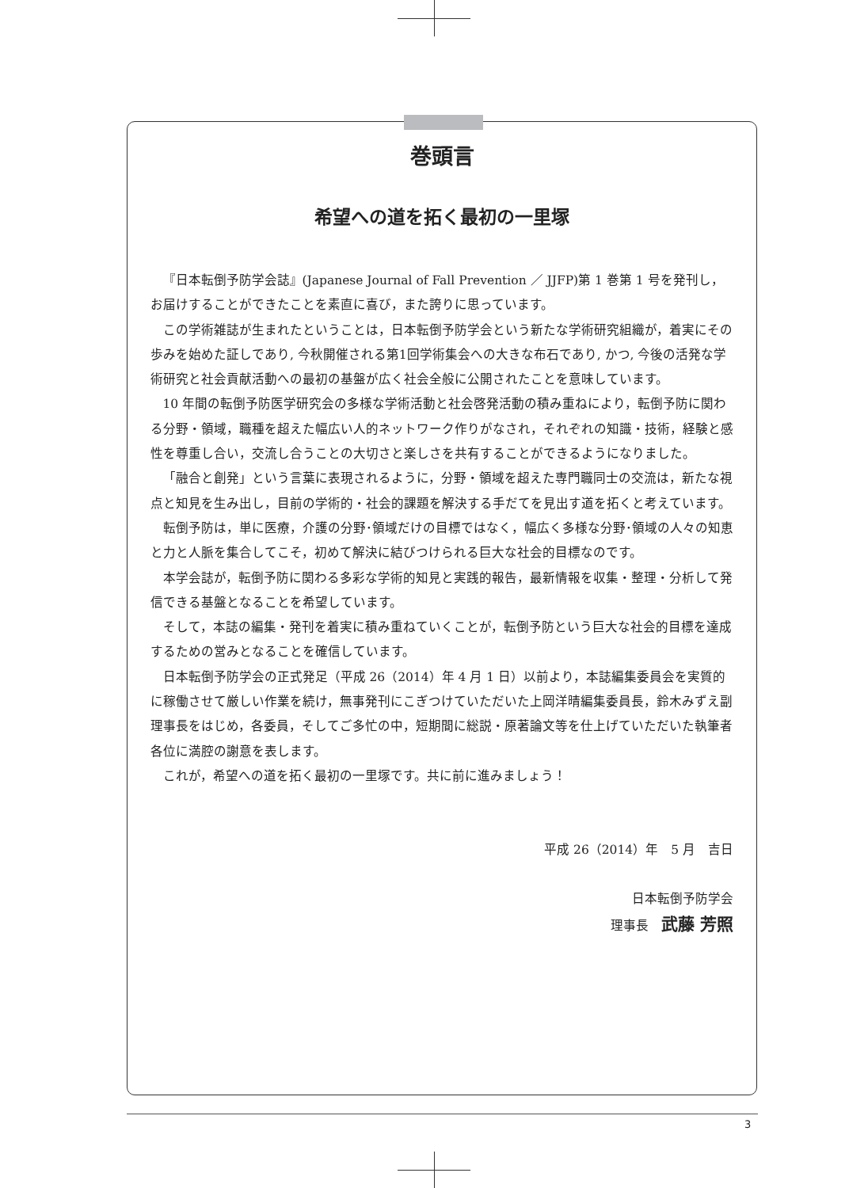巻頭言
希望への道を拓く最初の一里塚
『日本転倒予防学会誌』(Japanese Journal of Fall Prevention ／ JJFP)第 1 巻第 1 号を発刊し，お届けすることができたことを素直に喜び，また誇りに思っています。
この学術雑誌が生まれたということは，日本転倒予防学会という新たな学術研究組織が，着実にその歩みを始めた証しであり, 今秋開催される第1回学術集会への大きな布石であり, かつ, 今後の活発な学術研究と社会貢献活動への最初の基盤が広く社会全般に公開されたことを意味しています。
10 年間の転倒予防医学研究会の多様な学術活動と社会啓発活動の積み重ねにより，転倒予防に関わる分野・領域，職種を超えた幅広い人的ネットワーク作りがなされ，それぞれの知識・技術，経験と感性を尊重し合い，交流し合うことの大切さと楽しさを共有することができるようになりました。
「融合と創発」という言葉に表現されるように，分野・領域を超えた専門職同士の交流は，新たな視点と知見を生み出し，目前の学術的・社会的課題を解決する手だてを見出す道を拓くと考えています。
転倒予防は，単に医療，介護の分野･領域だけの目標ではなく，幅広く多様な分野･領域の人々の知恵と力と人脈を集合してこそ，初めて解決に結びつけられる巨大な社会的目標なのです。
本学会誌が，転倒予防に関わる多彩な学術的知見と実践的報告，最新情報を収集・整理・分析して発信できる基盤となることを希望しています。
そして，本誌の編集・発刊を着実に積み重ねていくことが，転倒予防という巨大な社会的目標を達成するための営みとなることを確信しています。
日本転倒予防学会の正式発足（平成 26（2014）年 4 月 1 日）以前より，本誌編集委員会を実質的に稼働させて厳しい作業を続け，無事発刊にこぎつけていただいた上岡洋晴編集委員長，鈴木みずえ副理事長をはじめ，各委員，そしてご多忙の中，短期間に総説・原著論文等を仕上げていただいた執筆者各位に満腔の謝意を表します。
これが，希望への道を拓く最初の一里塚です。共に前に進みましょう！
平成 26（2014）年　5 月　吉日
日本転倒予防学会
理事長　武藤 芳照
3